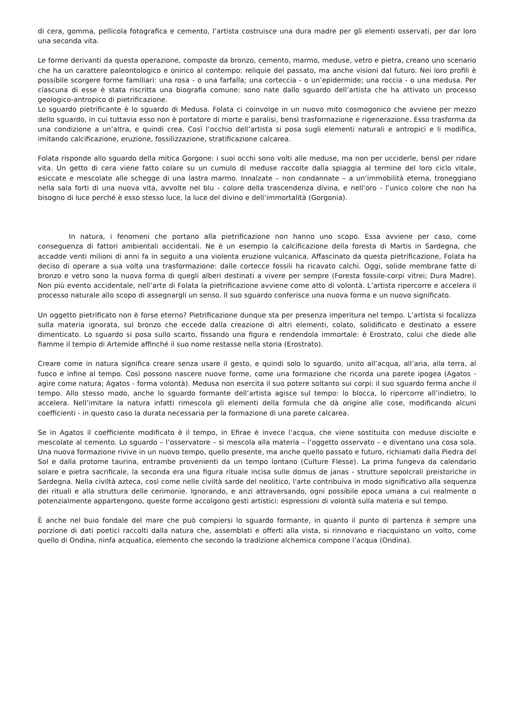di cera, gomma, pellicola fotografica e cemento, l’artista costruisce una dura madre per gli elementi osservati, per dar loro una seconda vita.
Le forme derivanti da questa operazione, composte da bronzo, cemento, marmo, meduse, vetro e pietra, creano uno scenario che ha un carattere paleontologico e onirico al contempo: reliquie del passato, ma anche visioni dal futuro. Nei loro profili è possibile scorgere forme familiari: una rosa - o una farfalla; una corteccia - o un’epidermide; una roccia - o una medusa. Per ciascuna di esse è stata riscritta una biografia comune: sono nate dallo sguardo dell’artista che ha attivato un processo geologico-antropico di pietrificazione.
Lo sguardo pietrificante è lo sguardo di Medusa. Folata ci coinvolge in un nuovo mito cosmogonico che avviene per mezzo dello sguardo, in cui tuttavia esso non è portatore di morte e paralisi, bensì trasformazione e rigenerazione. Esso trasforma da una condizione a un’altra, e quindi crea. Così l’occhio dell’artista si posa sugli elementi naturali e antropici e li modifica, imitando calcificazione, eruzione, fossilizzazione, stratificazione calcarea.
Folata risponde allo sguardo della mitica Gorgone: i suoi occhi sono volti alle meduse, ma non per ucciderle, bensì per ridare vita. Un getto di cera viene fatto colare su un cumulo di meduse raccolte dalla spiaggia al termine del loro ciclo vitale, esiccate e mescolate alle schegge di una lastra marmo. Innalzate – non condannate – a un’immobilità eterna, troneggiano nella sala forti di una nuova vita, avvolte nel blu - colore della trascendenza divina, e nell’oro - l’unico colore che non ha bisogno di luce perché è esso stesso luce, la luce del divino e dell’immortalità (Gorgonia).
In natura, i fenomeni che portano alla pietrificazione non hanno uno scopo. Essa avviene per caso, come conseguenza di fattori ambientali accidentali. Ne è un esempio la calcificazione della foresta di Martis in Sardegna, che accadde venti milioni di anni fa in seguito a una violenta eruzione vulcanica. Affascinato da questa pietrificazione, Folata ha deciso di operare a sua volta una trasformazione: dalle cortecce fossili ha ricavato calchi. Oggi, solide membrane fatte di bronzo e vetro sono la nuova forma di quegli alberi destinati a vivere per sempre (Foresta fossile-corpi vitrei; Dura Madre). Non più evento accidentale, nell’arte di Folata la pietrificazione avviene come atto di volontà. L’artista ripercorre e accelera il processo naturale allo scopo di assegnargli un senso. Il suo sguardo conferisce una nuova forma e un nuovo significato.
Un oggetto pietrificato non è forse eterno? Pietrificazione dunque sta per presenza imperitura nel tempo. L’artista si focalizza sulla materia ignorata, sul bronzo che eccede dalla creazione di altri elementi, colato, solidificato e destinato a essere dimenticato. Lo sguardo si posa sullo scarto, fissando una figura e rendendola immortale: è Erostrato, colui che diede alle fiamme il tempio di Artemide affinché il suo nome restasse nella storia (Erostrato).
Creare come in natura significa creare senza usare il gesto, e quindi solo lo sguardo, unito all’acqua, all’aria, alla terra, al fuoco e infine al tempo. Così possono nascere nuove forme, come una formazione che ricorda una parete ipogea (Agatos - agire come natura; Agatos - forma volontà). Medusa non esercita il suo potere soltanto sui corpi: il suo sguardo ferma anche il tempo. Allo stesso modo, anche lo sguardo formante dell’artista agisce sul tempo: lo blocca, lo ripercorre all’indietro, lo accelera. Nell’imitare la natura infatti rimescola gli elementi della formula che dà origine alle cose, modificando alcuni coefficienti - in questo caso la durata necessaria per la formazione di una parete calcarea.
Se in Agatos il coefficiente modificato è il tempo, in Efirae è invece l’acqua, che viene sostituita con meduse disciolte e mescolate al cemento. Lo sguardo – l’osservatore – si mescola alla materia – l’oggetto osservato – e diventano una cosa sola. Una nuova formazione rivive in un nuovo tempo, quello presente, ma anche quello passato e futuro, richiamati dalla Piedra del Sol e dalla protome taurina, entrambe provenienti da un tempo lontano (Culture Flesse). La prima fungeva da calendario solare e pietra sacrificale, la seconda era una figura rituale incisa sulle domus de janas - strutture sepolcrali preistoriche in Sardegna. Nella civiltà azteca, così come nelle civiltà sarde del neolitico, l'arte contribuiva in modo significativo alla sequenza dei rituali e alla struttura delle cerimonie. Ignorando, e anzi attraversando, ogni possibile epoca umana a cui realmente o potenzialmente appartengono, queste forme accolgono gesti artistici: espressioni di volontà sulla materia e sul tempo.
È anche nel buio fondale del mare che può compiersi lo sguardo formante, in quanto il punto di partenza è sempre una porzione di dati poetici raccolti dalla natura che, assemblati e offerti alla vista, si rinnovano e riacquistano un volto, come quello di Ondina, ninfa acquatica, elemento che secondo la tradizione alchemica compone l’acqua (Ondina).